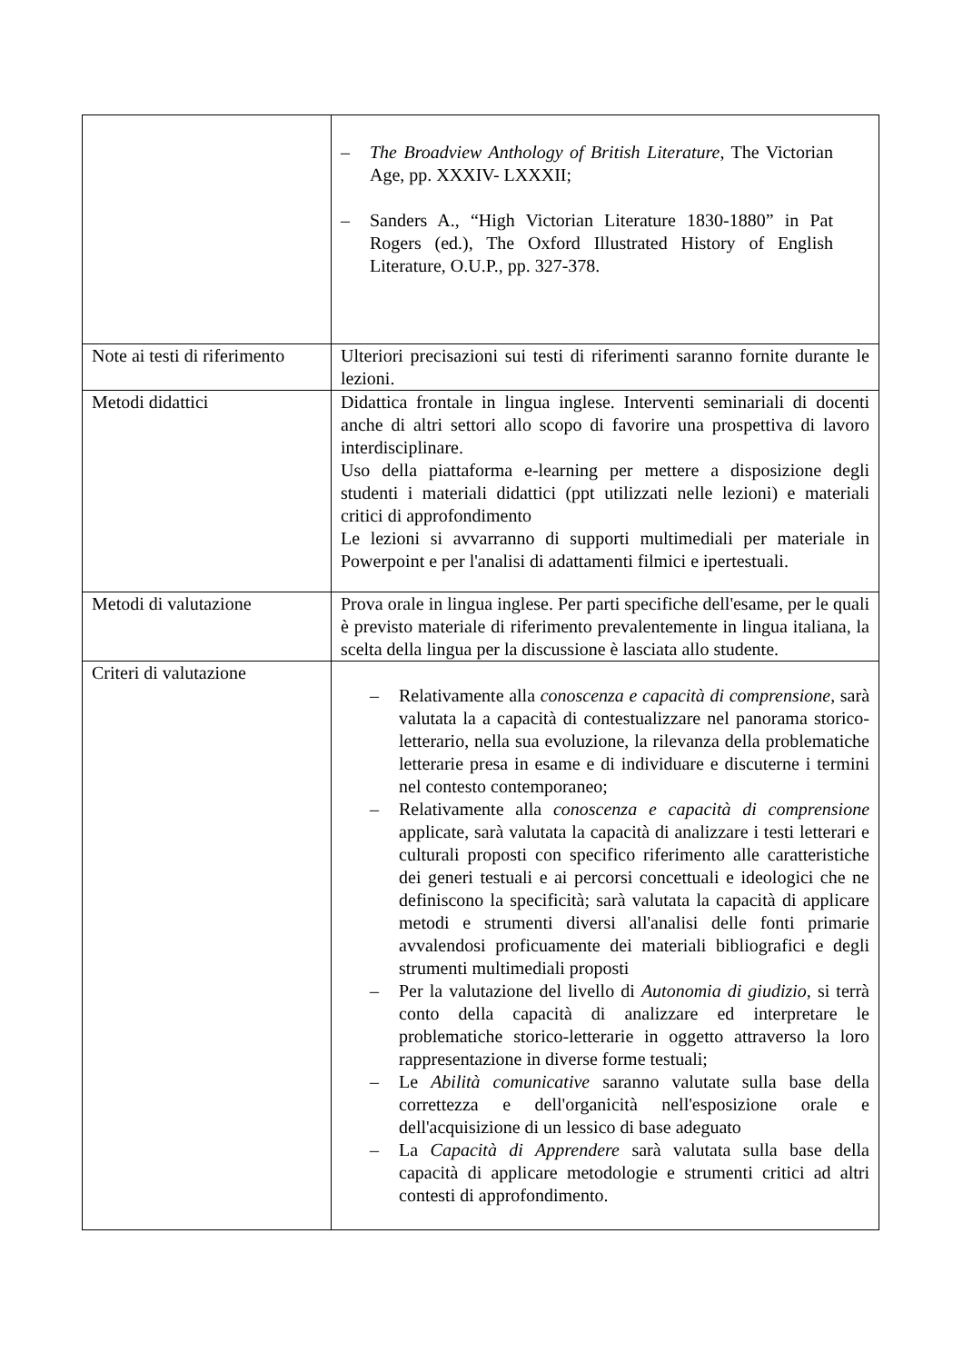| | – The Broadview Anthology of British Literature , The Victorian Age, pp. XXXIV- LXXXII; – Sanders A., “High Victorian Literature 1830-1880” in Pat Rogers (ed.), The Oxford Illustrated History of English Literature, O.U.P., pp. 327-378. |
| Note ai testi di riferimento | Ulteriori precisazioni sui testi di riferimenti saranno fornite durante le lezioni. |
| Metodi didattici | Didattica frontale in lingua inglese. Interventi seminariali di docenti anche di altri settori allo scopo di favorire una prospettiva di lavoro interdisciplinare. Uso della piattaforma e-learning per mettere a disposizione degli studenti i materiali didattici (ppt utilizzati nelle lezioni) e materiali critici di approfondimento Le lezioni si avvarranno di supporti multimediali per materiale in Powerpoint e per l'analisi di adattamenti filmici e ipertestuali. |
| Metodi di valutazione | Prova orale in lingua inglese. Per parti specifiche dell'esame, per le quali è previsto materiale di riferimento prevalentemente in lingua italiana, la scelta della lingua per la discussione è lasciata allo studente. |
| Criteri di valutazione | – Relativamente alla conoscenza e capacità di comprensione , sarà valutata la a capacità di contestualizzare nel panorama storico-letterario, nella sua evoluzione, la rilevanza della problematiche letterarie presa in esame e di individuare e discuterne i termini nel contesto contemporaneo; – Relativamente alla conoscenza e capacità di comprensione applicate, sarà valutata la capacità di analizzare i testi letterari e culturali proposti con specifico riferimento alle caratteristiche dei generi testuali e ai percorsi concettuali e ideologici che ne definiscono la specificità; sarà valutata la capacità di applicare metodi e strumenti diversi all'analisi delle fonti primarie avvalendosi proficuamente dei materiali bibliografici e degli strumenti multimediali proposti – Per la valutazione del livello di Autonomia di giudizio, si terrà conto della capacità di analizzare ed interpretare le problematiche storico-letterarie in oggetto attraverso la loro rappresentazione in diverse forme testuali; – Le Abilità comunicative saranno valutate sulla base della correttezza e dell'organicità nell'esposizione orale e dell'acquisizione di un lessico di base adeguato – La Capacità di Apprendere sarà valutata sulla base della capacità di applicare metodologie e strumenti critici ad altri contesti di approfondimento. |